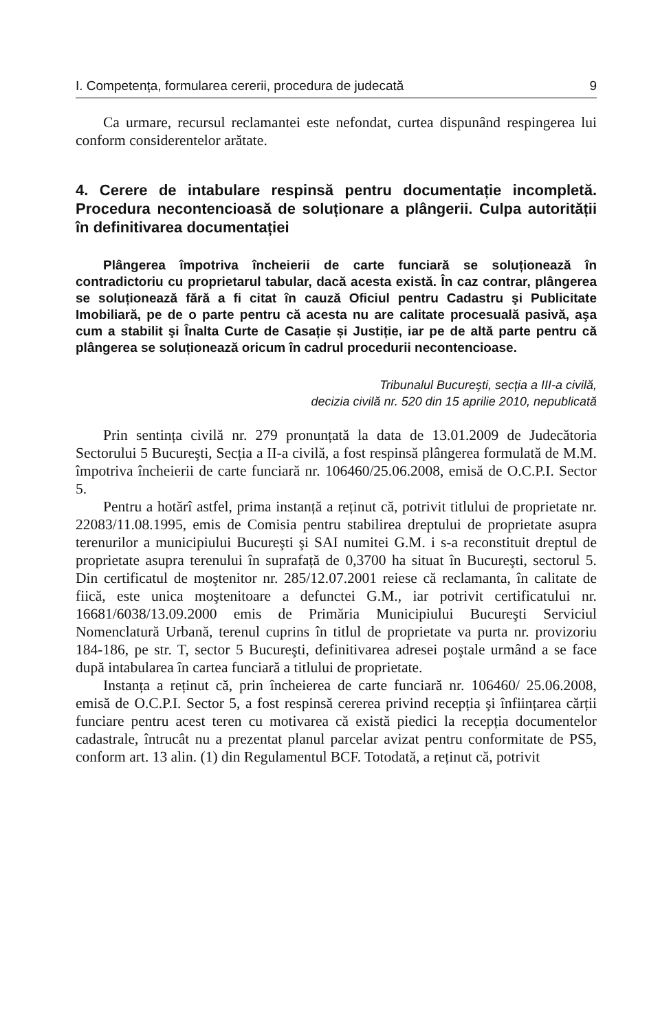I. Competența, formularea cererii, procedura de judecată 9
Ca urmare, recursul reclamantei este nefondat, curtea dispunând respingerea lui conform considerentelor arătate.
4. Cerere de intabulare respinsă pentru documentație incompletă. Procedura necontencioasă de soluționare a plângerii. Culpa autorității în definitivarea documentației
Plângerea împotriva încheierii de carte funciară se soluționează în contradictoriu cu proprietarul tabular, dacă acesta există. În caz contrar, plângerea se soluționează fără a fi citat în cauză Oficiul pentru Cadastru şi Publicitate Imobiliară, pe de o parte pentru că acesta nu are calitate procesuală pasivă, aşa cum a stabilit şi Înalta Curte de Casație și Justiție, iar pe de altă parte pentru că plângerea se soluționează oricum în cadrul procedurii necontencioase.
Tribunalul Bucureşti, secția a III-a civilă,
decizia civilă nr. 520 din 15 aprilie 2010, nepublicată
Prin sentința civilă nr. 279 pronunțată la data de 13.01.2009 de Judecătoria Sectorului 5 Bucureşti, Secția a II-a civilă, a fost respinsă plângerea formulată de M.M. împotriva încheierii de carte funciară nr. 106460/25.06.2008, emisă de O.C.P.I. Sector 5.
Pentru a hotărî astfel, prima instanță a reținut că, potrivit titlului de proprietate nr. 22083/11.08.1995, emis de Comisia pentru stabilirea dreptului de proprietate asupra terenurilor a municipiului Bucureşti şi SAI numitei G.M. i s-a reconstituit dreptul de proprietate asupra terenului în suprafață de 0,3700 ha situat în Bucureşti, sectorul 5. Din certificatul de moştenitor nr. 285/12.07.2001 reiese că reclamanta, în calitate de fiică, este unica moştenitoare a defunctei G.M., iar potrivit certificatului nr. 16681/6038/13.09.2000 emis de Primăria Municipiului Bucureşti Serviciul Nomenclatură Urbană, terenul cuprins în titlul de proprietate va purta nr. provizoriu 184-186, pe str. T, sector 5 Bucureşti, definitivarea adresei poştale urmând a se face după intabularea în cartea funciară a titlului de proprietate.
Instanța a reținut că, prin încheierea de carte funciară nr. 106460/ 25.06.2008, emisă de O.C.P.I. Sector 5, a fost respinsă cererea privind recepția şi înființarea cărții funciare pentru acest teren cu motivarea că există piedici la recepția documentelor cadastrale, întrucât nu a prezentat planul parcelar avizat pentru conformitate de PS5, conform art. 13 alin. (1) din Regulamentul BCF. Totodată, a reținut că, potrivit